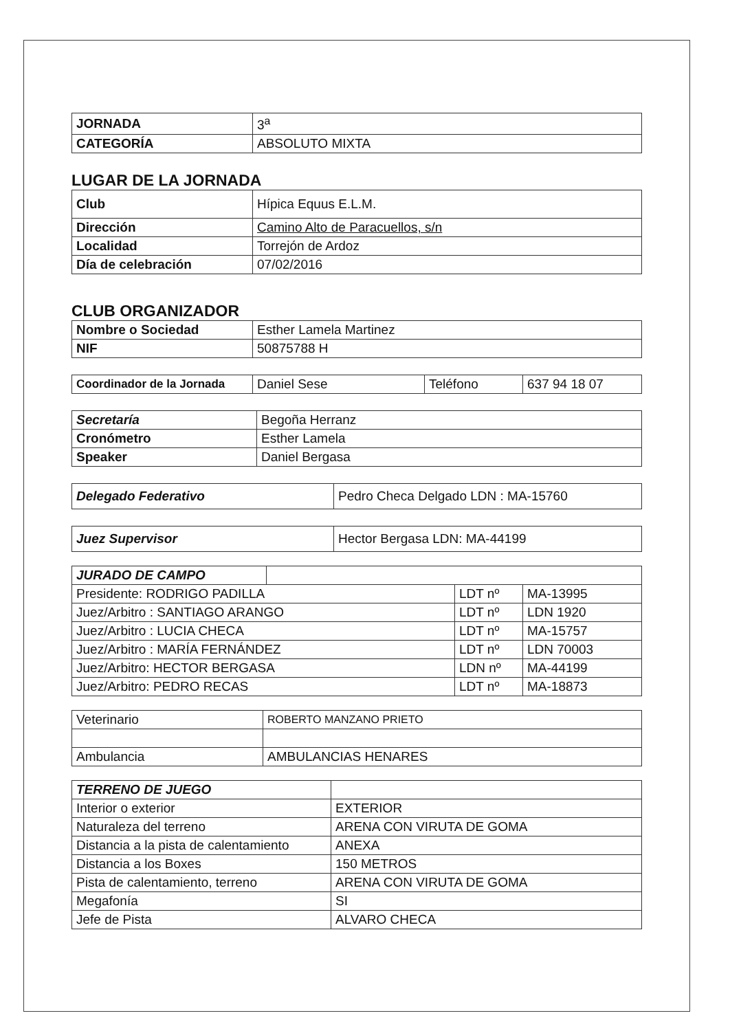| JORNADA | 3<sup>a</sup> |
| CATEGORÍA | ABSOLUTO MIXTA |
LUGAR DE LA JORNADA
| Club | Hípica Equus E.L.M. |
| Dirección | Camino Alto de Paracuellos, s/n |
| Localidad | Torrejón de Ardoz |
| Día de celebración | 07/02/2016 |
CLUB ORGANIZADOR
| Nombre o Sociedad | Esther Lamela Martinez |
| NIF | 50875788 H |
| Coordinador de la Jornada | Daniel Sese | Teléfono | 637 94 18 07 |
| Secretaría | Begoña Herranz |
| Cronómetro | Esther Lamela |
| Speaker | Daniel Bergasa |
| Delegado Federativo | Pedro Checa Delgado LDN : MA-15760 |
| Juez Supervisor | Hector Bergasa LDN: MA-44199 |
| JURADO DE CAMPO | | | |
| Presidente: RODRIGO PADILLA | | LDT nº | MA-13995 |
| Juez/Arbitro : SANTIAGO ARANGO | | LDT nº | LDN 1920 |
| Juez/Arbitro : LUCIA CHECA | | LDT nº | MA-15757 |
| Juez/Arbitro : MARÍA FERNÁNDEZ | | LDT nº | LDN 70003 |
| Juez/Arbitro: HECTOR BERGASA | | LDN nº | MA-44199 |
| Juez/Arbitro: PEDRO RECAS | | LDT nº | MA-18873 |
| Veterinario | ROBERTO MANZANO PRIETO |
| Ambulancia | AMBULANCIAS HENARES |
| TERRENO DE JUEGO | |
| Interior o exterior | EXTERIOR |
| Naturaleza del terreno | ARENA CON VIRUTA DE GOMA |
| Distancia a la pista de calentamiento | ANEXA |
| Distancia a los Boxes | 150 METROS |
| Pista de calentamiento, terreno | ARENA CON VIRUTA DE GOMA |
| Megafonía | SI |
| Jefe de Pista | ALVARO CHECA |